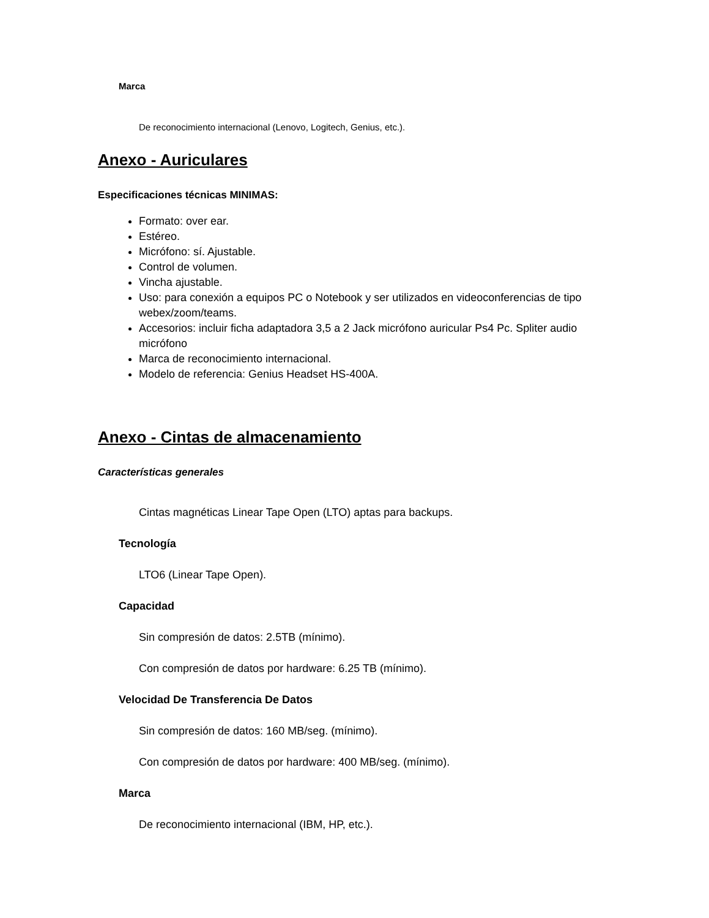Marca
De reconocimiento internacional (Lenovo, Logitech, Genius, etc.).
Anexo - Auriculares
Especificaciones técnicas MINIMAS:
Formato: over ear.
Estéreo.
Micrófono: sí. Ajustable.
Control de volumen.
Vincha ajustable.
Uso: para conexión a equipos PC o Notebook y ser utilizados en videoconferencias de tipo webex/zoom/teams.
Accesorios: incluir ficha adaptadora 3,5 a 2 Jack micrófono auricular Ps4 Pc. Spliter audio micrófono
Marca de reconocimiento internacional.
Modelo de referencia: Genius Headset HS-400A.
Anexo - Cintas de almacenamiento
Características generales
Cintas magnéticas Linear Tape Open (LTO) aptas para backups.
Tecnología
LTO6 (Linear Tape Open).
Capacidad
Sin compresión de datos: 2.5TB (mínimo).
Con compresión de datos por hardware: 6.25 TB (mínimo).
Velocidad De Transferencia De Datos
Sin compresión de datos: 160 MB/seg. (mínimo).
Con compresión de datos por hardware: 400 MB/seg. (mínimo).
Marca
De reconocimiento internacional (IBM, HP, etc.).